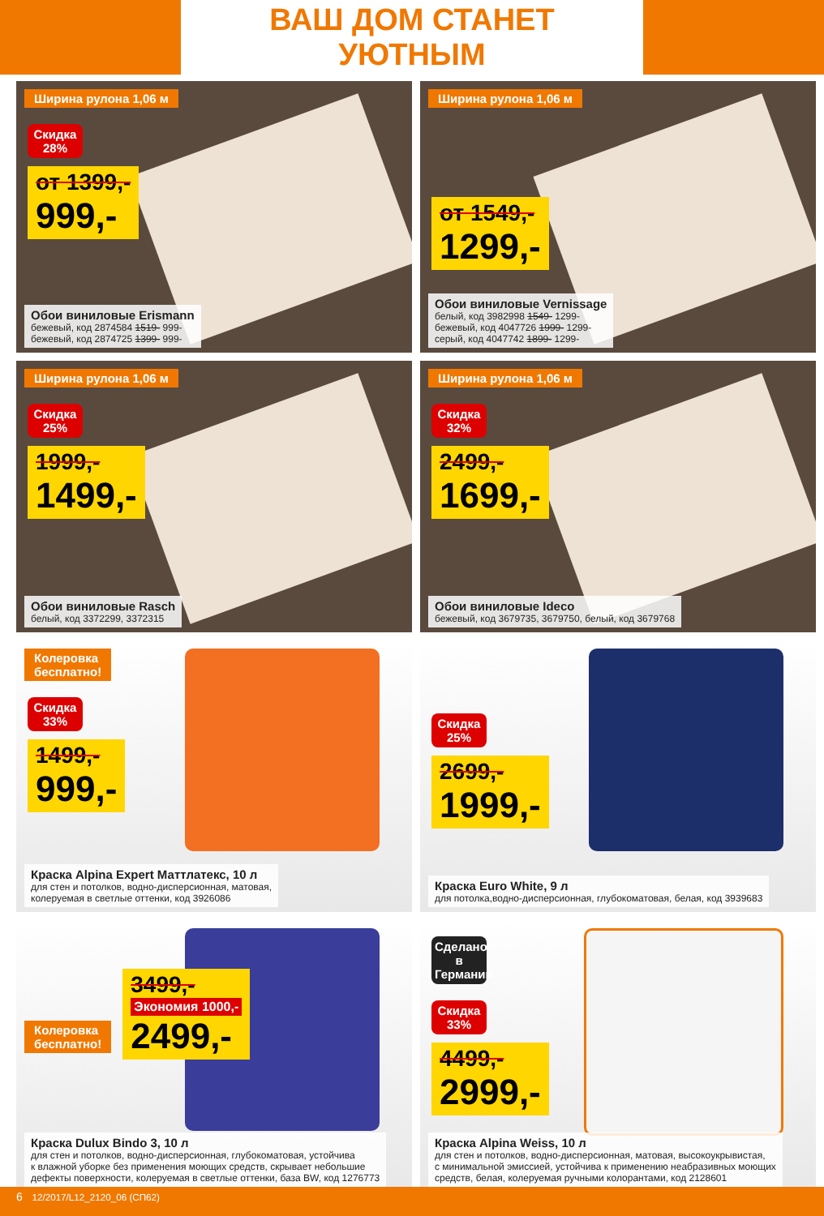ВАШ ДОМ СТАНЕТ УЮТНЫМ
Ширина рулона 1,06 м
Скидка 28%
от 1399,- 999,-
Обои виниловые Erismann
бежевый, код 2874584 1519- 999-
бежевый, код 2874725 1399- 999-
Ширина рулона 1,06 м
от 1549,- 1299,-
Обои виниловые Vernissage
белый, код 3982998 1549- 1299-
бежевый, код 4047726 1999- 1299-
серый, код 4047742 1899- 1299-
Ширина рулона 1,06 м
Скидка 25%
1999,- 1499,-
Обои виниловые Rasch
белый, код 3372299, 3372315
Ширина рулона 1,06 м
Скидка 32%
2499,- 1699,-
Обои виниловые Ideco
бежевый, код 3679735, 3679750, белый, код 3679768
Колеровка
бесплатно!
Скидка 33%
1499,- 999,-
Краска Alpina Expert Маттлатекс, 10 л
для стен и потолков, водно-дисперсионная, матовая,
колеруемая в светлые оттенки, код 3926086
Скидка 25%
2699,- 1999,-
Краска Euro White, 9 л
для потолка,водно-дисперсионная, глубокоматовая, белая, код 3939683
Колеровка
бесплатно! 3499,- Экономия 1000,- 2499,-
Краска Dulux Bindo 3, 10 л
для стен и потолков, водно-дисперсионная, глубокоматовая, устойчива
к влажной уборке без применения моющих средств, скрывает небольшие
дефекты поверхности, колеруемая в светлые оттенки, база BW, код 1276773
Сделано в Германии
Скидка 33%
4499,- 2999,-
Краска Alpina Weiss, 10 л
для стен и потолков, водно-дисперсионная, матовая, высокоукрывистая,
с минимальной эмиссией, устойчива к применению неабразивных моющих
средств, белая, колеруемая ручными колорантами, код 2128601
6 12/2017/L12_2120_06 (СП62)